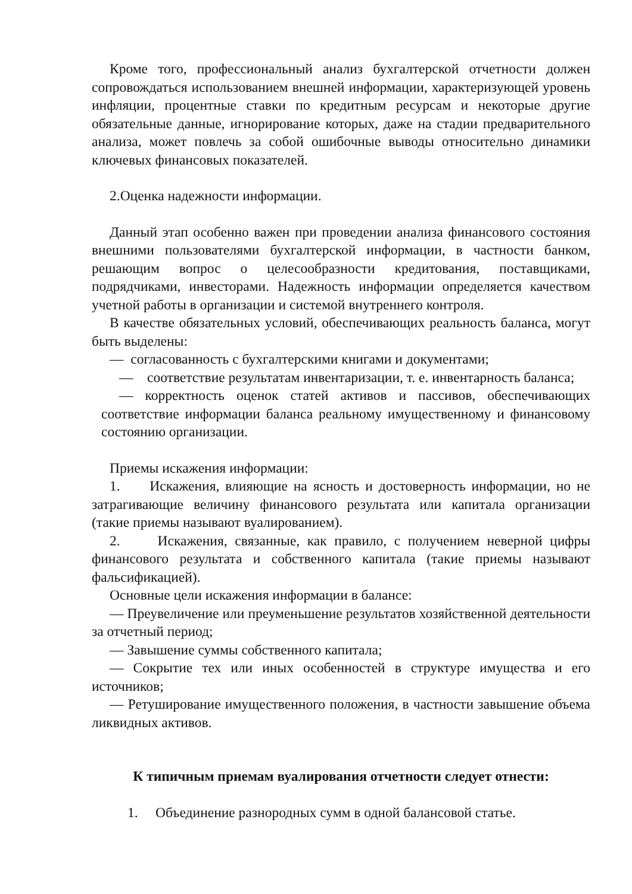Кроме того, профессиональный анализ бухгалтерской отчетности должен сопровождаться использованием внешней информации, характеризующей уровень инфляции, процентные ставки по кредитным ресурсам и некоторые другие обязательные данные, игнорирование которых, даже на стадии предварительного анализа, может повлечь за собой ошибочные выводы относительно динамики ключевых финансовых показателей.
2.Оценка надежности информации.
Данный этап особенно важен при проведении анализа финансового состояния внешними пользователями бухгалтерской информации, в частности банком, решающим вопрос о целесообразности кредитования, поставщиками, подрядчиками, инвесторами. Надежность информации определяется качеством учетной работы в организации и системой внутреннего контроля.
В качестве обязательных условий, обеспечивающих реальность баланса, могут быть выделены:
— согласованность с бухгалтерскими книгами и документами;
— соответствие результатам инвентаризации, т. е. инвентарность баланса;
— корректность оценок статей активов и пассивов, обеспечивающих соответствие информации баланса реальному имущественному и финансовому состоянию организации.
Приемы искажения информации:
1. Искажения, влияющие на ясность и достоверность информации, но не затрагивающие величину финансового результата или капитала организации (такие приемы называют вуалированием).
2. Искажения, связанные, как правило, с получением неверной цифры финансового результата и собственного капитала (такие приемы называют фальсификацией).
Основные цели искажения информации в балансе:
— Преувеличение или преуменьшение результатов хозяйственной деятельности за отчетный период;
— Завышение суммы собственного капитала;
— Сокрытие тех или иных особенностей в структуре имущества и его источников;
— Ретуширование имущественного положения, в частности завышение объема ликвидных активов.
К типичным приемам вуалирования отчетности следует отнести:
1. Объединение разнородных сумм в одной балансовой статье.